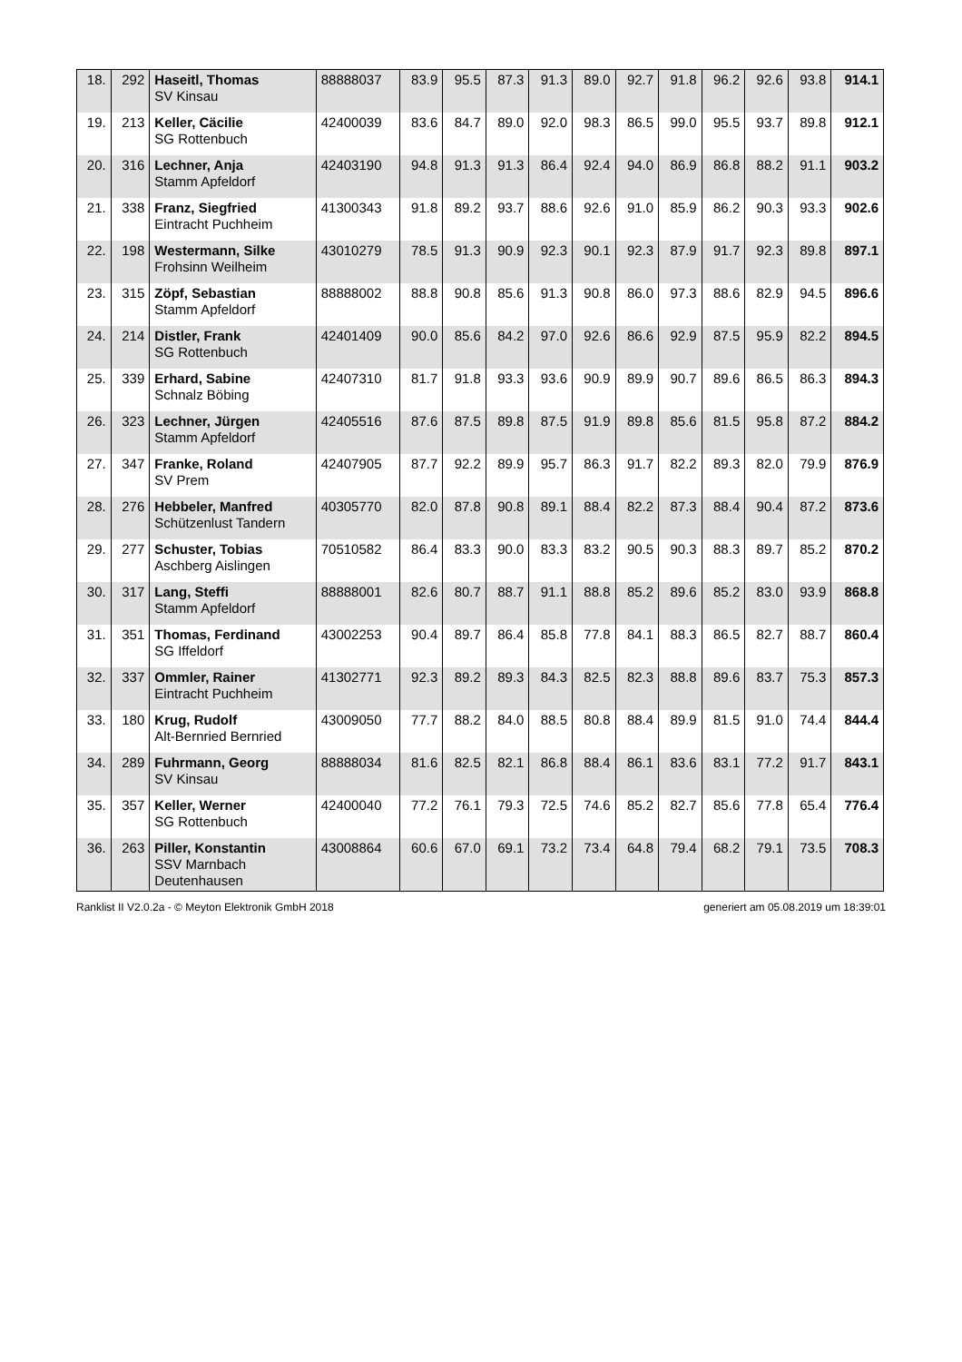| 18. | 292 | Haseitl, Thomas SV Kinsau | 88888037 | 83.9 | 95.5 | 87.3 | 91.3 | 89.0 | 92.7 | 91.8 | 96.2 | 92.6 | 93.8 | 914.1 |
| 19. | 213 | Keller, Cäcilie SG Rottenbuch | 42400039 | 83.6 | 84.7 | 89.0 | 92.0 | 98.3 | 86.5 | 99.0 | 95.5 | 93.7 | 89.8 | 912.1 |
| 20. | 316 | Lechner, Anja Stamm Apfeldorf | 42403190 | 94.8 | 91.3 | 91.3 | 86.4 | 92.4 | 94.0 | 86.9 | 86.8 | 88.2 | 91.1 | 903.2 |
| 21. | 338 | Franz, Siegfried Eintracht Puchheim | 41300343 | 91.8 | 89.2 | 93.7 | 88.6 | 92.6 | 91.0 | 85.9 | 86.2 | 90.3 | 93.3 | 902.6 |
| 22. | 198 | Westermann, Silke Frohsinn Weilheim | 43010279 | 78.5 | 91.3 | 90.9 | 92.3 | 90.1 | 92.3 | 87.9 | 91.7 | 92.3 | 89.8 | 897.1 |
| 23. | 315 | Zöpf, Sebastian Stamm Apfeldorf | 88888002 | 88.8 | 90.8 | 85.6 | 91.3 | 90.8 | 86.0 | 97.3 | 88.6 | 82.9 | 94.5 | 896.6 |
| 24. | 214 | Distler, Frank SG Rottenbuch | 42401409 | 90.0 | 85.6 | 84.2 | 97.0 | 92.6 | 86.6 | 92.9 | 87.5 | 95.9 | 82.2 | 894.5 |
| 25. | 339 | Erhard, Sabine Schnalz Böbing | 42407310 | 81.7 | 91.8 | 93.3 | 93.6 | 90.9 | 89.9 | 90.7 | 89.6 | 86.5 | 86.3 | 894.3 |
| 26. | 323 | Lechner, Jürgen Stamm Apfeldorf | 42405516 | 87.6 | 87.5 | 89.8 | 87.5 | 91.9 | 89.8 | 85.6 | 81.5 | 95.8 | 87.2 | 884.2 |
| 27. | 347 | Franke, Roland SV Prem | 42407905 | 87.7 | 92.2 | 89.9 | 95.7 | 86.3 | 91.7 | 82.2 | 89.3 | 82.0 | 79.9 | 876.9 |
| 28. | 276 | Hebbeler, Manfred Schützenlust Tandern | 40305770 | 82.0 | 87.8 | 90.8 | 89.1 | 88.4 | 82.2 | 87.3 | 88.4 | 90.4 | 87.2 | 873.6 |
| 29. | 277 | Schuster, Tobias Aschberg Aislingen | 70510582 | 86.4 | 83.3 | 90.0 | 83.3 | 83.2 | 90.5 | 90.3 | 88.3 | 89.7 | 85.2 | 870.2 |
| 30. | 317 | Lang, Steffi Stamm Apfeldorf | 88888001 | 82.6 | 80.7 | 88.7 | 91.1 | 88.8 | 85.2 | 89.6 | 85.2 | 83.0 | 93.9 | 868.8 |
| 31. | 351 | Thomas, Ferdinand SG Iffeldorf | 43002253 | 90.4 | 89.7 | 86.4 | 85.8 | 77.8 | 84.1 | 88.3 | 86.5 | 82.7 | 88.7 | 860.4 |
| 32. | 337 | Ommler, Rainer Eintracht Puchheim | 41302771 | 92.3 | 89.2 | 89.3 | 84.3 | 82.5 | 82.3 | 88.8 | 89.6 | 83.7 | 75.3 | 857.3 |
| 33. | 180 | Krug, Rudolf Alt-Bernried Bernried | 43009050 | 77.7 | 88.2 | 84.0 | 88.5 | 80.8 | 88.4 | 89.9 | 81.5 | 91.0 | 74.4 | 844.4 |
| 34. | 289 | Fuhrmann, Georg SV Kinsau | 88888034 | 81.6 | 82.5 | 82.1 | 86.8 | 88.4 | 86.1 | 83.6 | 83.1 | 77.2 | 91.7 | 843.1 |
| 35. | 357 | Keller, Werner SG Rottenbuch | 42400040 | 77.2 | 76.1 | 79.3 | 72.5 | 74.6 | 85.2 | 82.7 | 85.6 | 77.8 | 65.4 | 776.4 |
| 36. | 263 | Piller, Konstantin SSV Marnbach Deutenhausen | 43008864 | 60.6 | 67.0 | 69.1 | 73.2 | 73.4 | 64.8 | 79.4 | 68.2 | 79.1 | 73.5 | 708.3 |
Ranklist II V2.0.2a - © Meyton Elektronik GmbH 2018 generiert am 05.08.2019 um 18:39:01